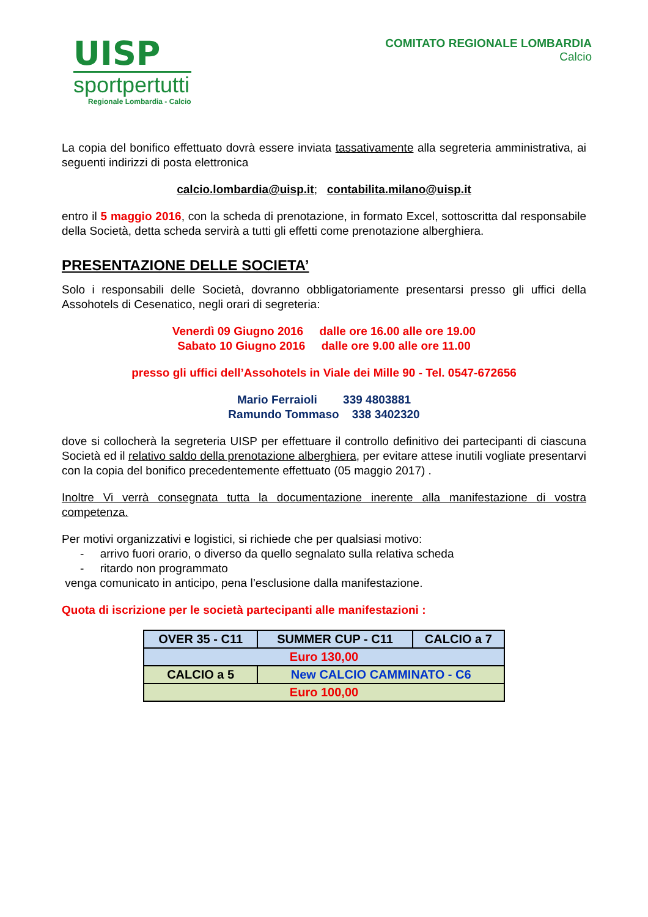UISP
sportpertutti
Regionale Lombardia - Calcio
COMITATO REGIONALE LOMBARDIA
Calcio
La copia del bonifico effettuato dovrà essere inviata tassativamente alla segreteria amministrativa, ai seguenti indirizzi di posta elettronica
calcio.lombardia@uisp.it; contabilita.milano@uisp.it
entro il 5 maggio 2016, con la scheda di prenotazione, in formato Excel, sottoscritta dal responsabile della Società, detta scheda servirà a tutti gli effetti come prenotazione alberghiera.
PRESENTAZIONE DELLE SOCIETA’
Solo i responsabili delle Società, dovranno obbligatoriamente presentarsi presso gli uffici della Assohotels di Cesenatico, negli orari di segreteria:
Venerdì 09 Giugno 2016 dalle ore 16.00 alle ore 19.00
Sabato 10 Giugno 2016 dalle ore 9.00 alle ore 11.00
presso gli uffici dell’Assohotels in Viale dei Mille 90 - Tel. 0547-672656
Mario Ferraioli 339 4803881
Ramundo Tommaso 338 3402320
dove si collocherà la segreteria UISP per effettuare il controllo definitivo dei partecipanti di ciascuna Società ed il relativo saldo della prenotazione alberghiera, per evitare attese inutili vogliate presentarvi con la copia del bonifico precedentemente effettuato (05 maggio 2017) .
Inoltre Vi verrà consegnata tutta la documentazione inerente alla manifestazione di vostra competenza.
Per motivi organizzativi e logistici, si richiede che per qualsiasi motivo:
- arrivo fuori orario, o diverso da quello segnalato sulla relativa scheda
- ritardo non programmato
venga comunicato in anticipo, pena l’esclusione dalla manifestazione.
Quota di iscrizione per le società partecipanti alle manifestazioni :
| OVER 35 - C11 | SUMMER CUP - C11 | CALCIO a 7 |
| Euro 130,00 | | |
| CALCIO a 5 | New CALCIO CAMMINATO - C6 | |
| Euro 100,00 | | |